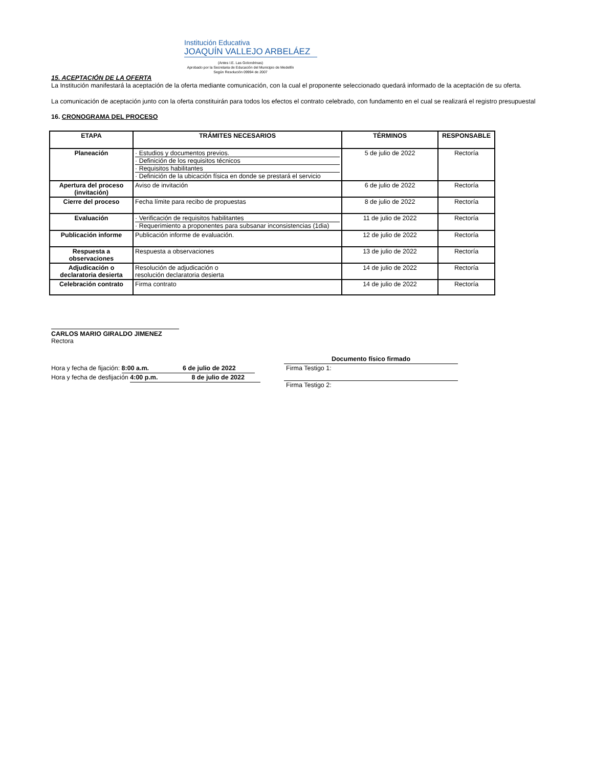Institución Educativa
JOAQUÍN VALLEJO ARBELÁEZ
(Antes I.E. Las Golondrinas)
Aprobado por la Secretaria de Educación del Municipio de Medellín
Según Resolución 09994 de 2007
15. ACEPTACIÓN DE LA OFERTA
La Institución manifestará la aceptación de la oferta mediante comunicación, con la cual el proponente seleccionado quedará informado de la aceptación de su oferta.
La comunicación de aceptación junto con la oferta constituirán para todos los efectos el contrato celebrado, con fundamento en el cual se realizará el registro presupuestal
16. CRONOGRAMA DEL PROCESO
| ETAPA | TRÁMITES NECESARIOS | TÉRMINOS | RESPONSABLE |
| --- | --- | --- | --- |
| Planeación | · Estudios y documentos previos. · Definición de los requisitos técnicos · Requisitos habilitantes · Definición de la ubicación física en donde se prestará el servicio | 5 de julio de 2022 | Rectoría |
| Apertura del proceso (invitación) | Aviso de invitación | 6 de julio de 2022 | Rectoría |
| Cierre del proceso | Fecha límite para recibo de propuestas | 8 de julio de 2022 | Rectoría |
| Evaluación | · Verificación de requisitos habilitantes · Requerimiento a proponentes para subsanar inconsistencias (1dia) | 11 de julio de 2022 | Rectoría |
| Publicación informe | Publicación informe de evaluación. | 12 de julio de 2022 | Rectoría |
| Respuesta a observaciones | Respuesta a observaciones | 13 de julio de 2022 | Rectoría |
| Adjudicación o declaratoria desierta | Resolución de adjudicación o resolución declaratoria desierta | 14 de julio de 2022 | Rectoría |
| Celebración contrato | Firma contrato | 14 de julio de 2022 | Rectoría |
CARLOS MARIO GIRALDO JIMENEZ
Rectora
Hora y fecha de fijación: 8:00 a.m. 6 de julio de 2022
Hora y fecha de desfijación 4:00 p.m. 8 de julio de 2022
Documento físico firmado
Firma Testigo 1:
Firma Testigo 2: